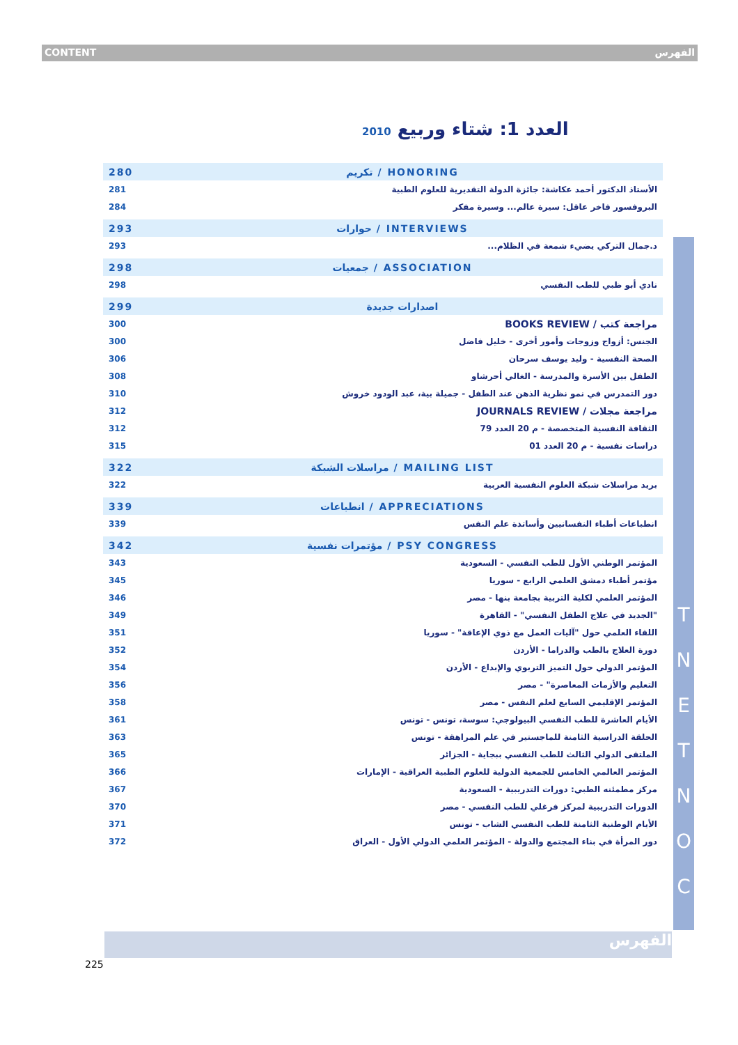CONTENT الفهرس
العدد 1: شتاء وربيع 2010
| 280 | HONORING / تكريم |
| 281 | الأستاذ الدكتور أحمد عكاشة: جائزة الدولة التقديرية للعلوم الطبية |
| 284 | البروفسور فاخر عاقل: سيرة عالم... وسيرة مفكر |
| 293 | INTERVIEWS / حوارات |
| 293 | د.جمال التركي يضيء شمعة في الظلام... |
| 298 | ASSOCIATION / جمعيات |
| 298 | نادي أبو ظبي للطب النفسي |
| 299 | اصدارات جديدة |
| 300 | مراجعة كتب / BOOKS REVIEW |
| 300 | الجنس: أزواج وزوجات وأمور أخرى - خليل فاضل |
| 306 | الصحة النفسية - وليد يوسف سرحان |
| 308 | الطفل بين الأسرة والمدرسة - الغالي أحرشاو |
| 310 | دور التمدرس في نمو نظرية الذهن عند الطفل - جميلة بية، عبد الودود خروش |
| 312 | مراجعة مجلات / JOURNALS REVIEW |
| 312 | الثقافة النفسية المتخصصة - م 20 العدد 79 |
| 315 | دراسات نفسية - م 20 العدد 01 |
| 322 | MAILING LIST / مراسلات الشبكة |
| 322 | بريد مراسلات شبكة العلوم النفسية العربية |
| 339 | APPRECIATIONS / انطباعات |
| 339 | انطباعات أطباء النفسانيين وأساتذة علم النفس |
| 342 | PSY CONGRESS / مؤتمرات نفسية |
| 343 | المؤتمر الوطني الأول للطب النفسي - السعودية |
| 345 | مؤتمر أطباء دمشق العلمي الرابع - سوريا |
| 346 | المؤتمر العلمي لكلية التربية بجامعة بنها - مصر |
| 349 | "الجديد في علاج الطفل النفسي" - القاهرة |
| 351 | اللقاء العلمي حول "آليات العمل مع ذوي الإعاقة" - سوريا |
| 352 | دورة العلاج بالطب والدراما - الأردن |
| 354 | المؤتمر الدولي حول التميز التربوي والإبداع - الأردن |
| 356 | التعليم والأزمات المعاصرة" - مصر |
| 358 | المؤتمر الإقليمي السابع لعلم النفس - مصر |
| 361 | الأيام العاشرة للطب النفسي البيولوجي: سوسة، تونس - تونس |
| 363 | الحلقة الدراسية الثامنة للماجستير في علم المراهقة - تونس |
| 365 | الملتقى الدولي الثالث للطب النفسي ببجاية - الجزائر |
| 366 | المؤتمر العالمي الخامس للجمعية الدولية للعلوم الطبية العراقية - الإمارات |
| 367 | مركز مطمئنه الطبي: دورات التدريبية - السعودية |
| 370 | الدورات التدريبية لمركز فرغلي للطب النفسي - مصر |
| 371 | الأيام الوطنية الثامنة للطب النفسي الشاب - تونس |
| 372 | دور المرأة في بناء المجتمع والدولة - المؤتمر العلمي الدولي الأول - العراق |
T N E T N O C
الفهرس
225